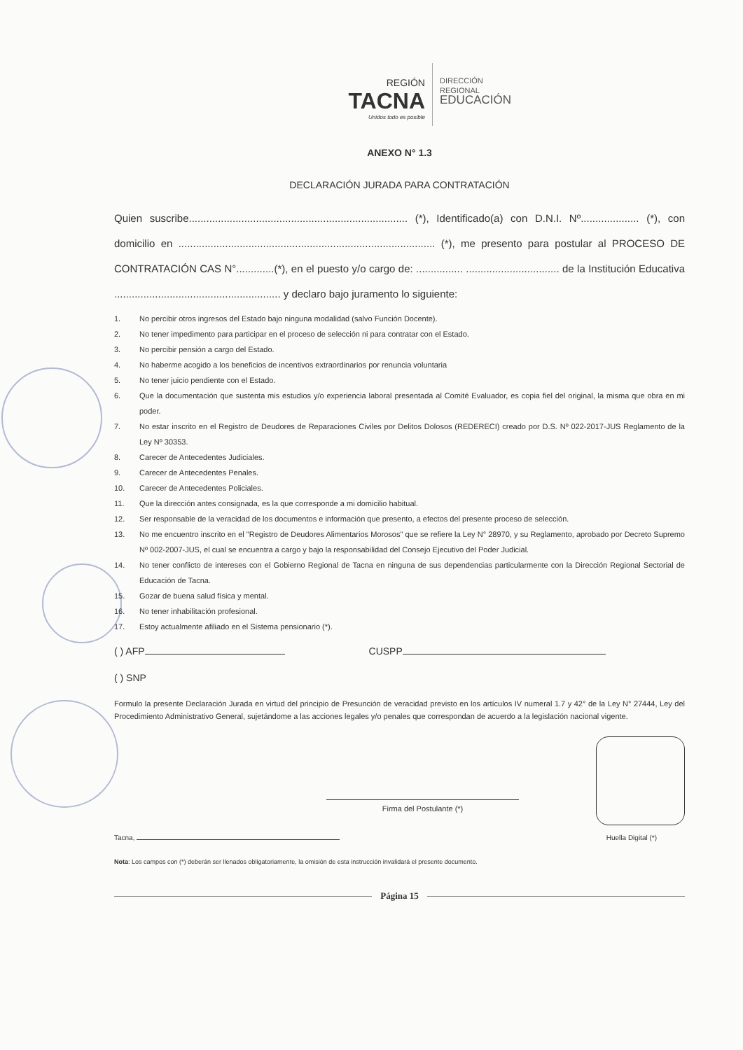REGIÓN
TACNA
Unidos todo es posible
DIRECCIÓN
REGIONAL
EDUCACIÓN
ANEXO N° 1.3
DECLARACIÓN JURADA PARA CONTRATACIÓN
Quien suscribe........................................................................... (*), Identificado(a) con D.N.I. Nº.................... (*), con domicilio en ........................................................................................ (*), me presento para postular al PROCESO DE CONTRATACIÓN CAS N°.............(*), en el puesto y/o cargo de: ................ ................................ de la Institución Educativa ......................................................... y declaro bajo juramento lo siguiente:
1. No percibir otros ingresos del Estado bajo ninguna modalidad (salvo Función Docente).
2. No tener impedimento para participar en el proceso de selección ni para contratar con el Estado.
3. No percibir pensión a cargo del Estado.
4. No haberme acogido a los beneficios de incentivos extraordinarios por renuncia voluntaria
5. No tener juicio pendiente con el Estado.
6. Que la documentación que sustenta mis estudios y/o experiencia laboral presentada al Comité Evaluador, es copia fiel del original, la misma que obra en mi poder.
7. No estar inscrito en el Registro de Deudores de Reparaciones Civiles por Delitos Dolosos (REDERECI) creado por D.S. Nº 022-2017-JUS Reglamento de la Ley Nº 30353.
8. Carecer de Antecedentes Judiciales.
9. Carecer de Antecedentes Penales.
10. Carecer de Antecedentes Policiales.
11. Que la dirección antes consignada, es la que corresponde a mi domicilio habitual.
12. Ser responsable de la veracidad de los documentos e información que presento, a efectos del presente proceso de selección.
13. No me encuentro inscrito en el "Registro de Deudores Alimentarios Morosos" que se refiere la Ley N° 28970, y su Reglamento, aprobado por Decreto Supremo Nº 002-2007-JUS, el cual se encuentra a cargo y bajo la responsabilidad del Consejo Ejecutivo del Poder Judicial.
14. No tener conflicto de intereses con el Gobierno Regional de Tacna en ninguna de sus dependencias particularmente con la Dirección Regional Sectorial de Educación de Tacna.
15. Gozar de buena salud física y mental.
16. No tener inhabilitación profesional.
17. Estoy actualmente afiliado en el Sistema pensionario (*).
( ) AFP CUSPP
( ) SNP
Formulo la presente Declaración Jurada en virtud del principio de Presunción de veracidad previsto en los artículos IV numeral 1.7 y 42° de la Ley N° 27444, Ley del Procedimiento Administrativo General, sujetándome a las acciones legales y/o penales que correspondan de acuerdo a la legislación nacional vigente.
Firma del Postulante (*)
Tacna, Huella Digital (*)
Nota: Los campos con (*) deberán ser llenados obligatoriamente, la omisión de esta instrucción invalidará el presente documento.
Página 15